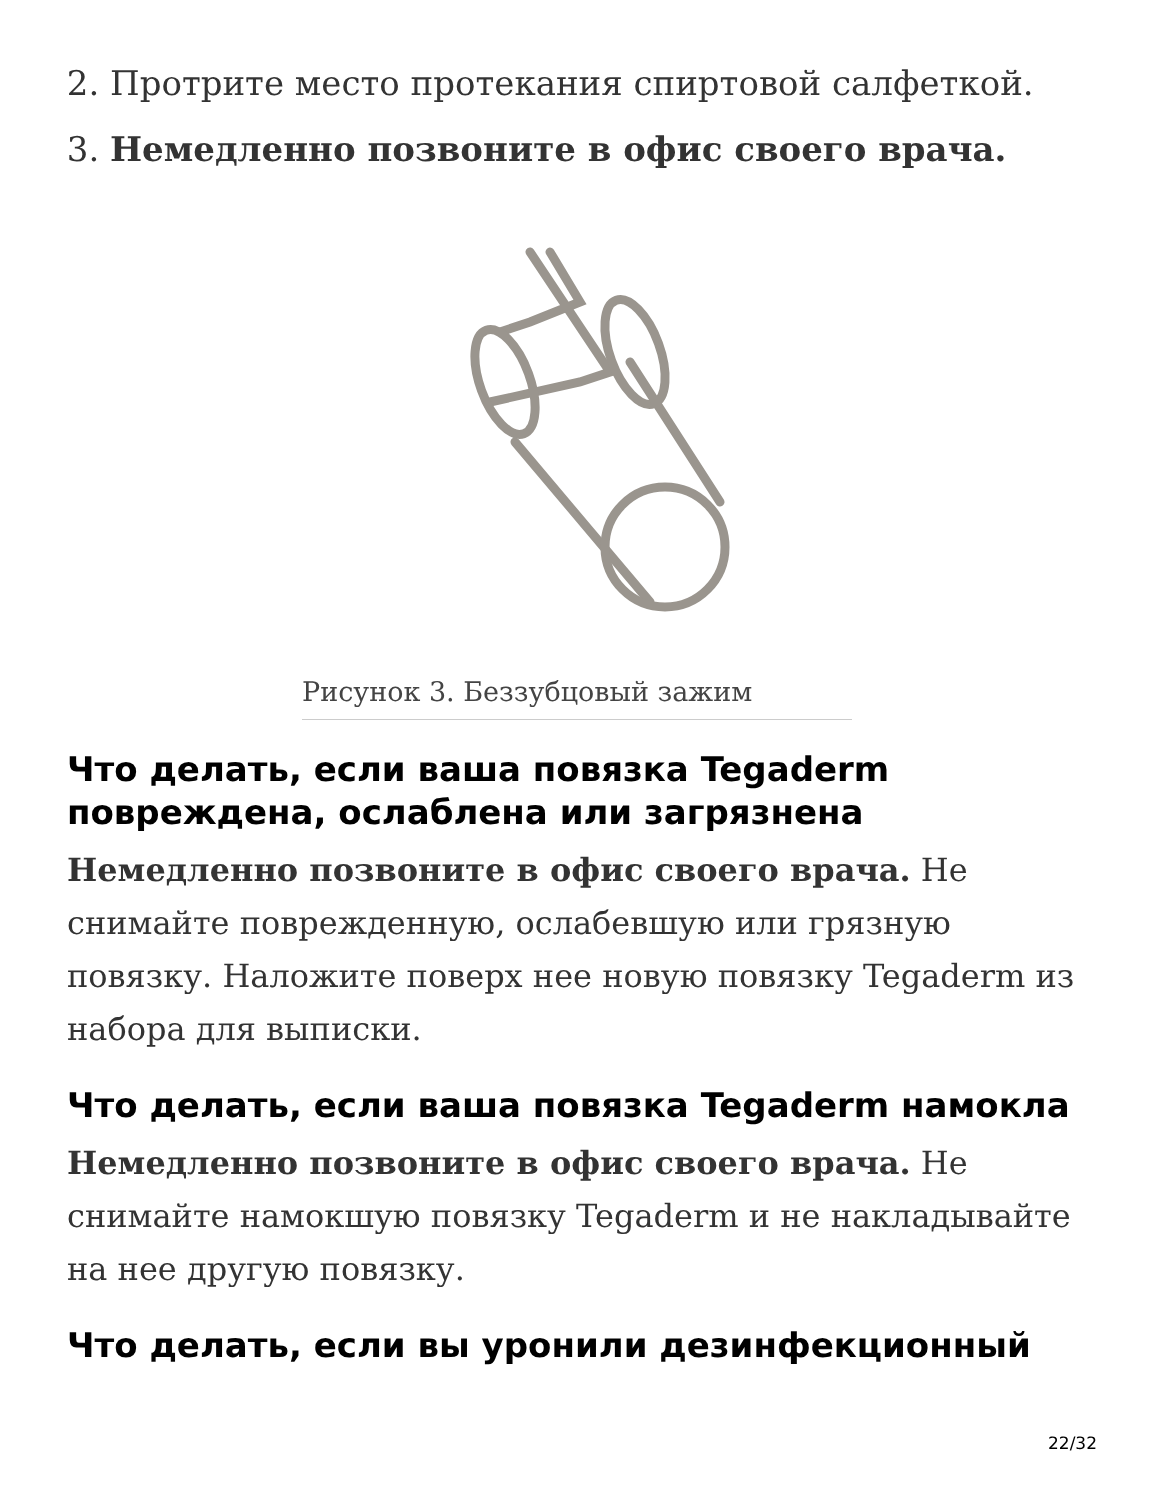2. Протрите место протекания спиртовой салфеткой.
3. Немедленно позвоните в офис своего врача.
Рисунок 3. Беззубцовый зажим
Что делать, если ваша повязка Tegaderm повреждена, ослаблена или загрязнена
Немедленно позвоните в офис своего врача. Не снимайте поврежденную, ослабевшую или грязную повязку. Наложите поверх нее новую повязку Tegaderm из набора для выписки.
Что делать, если ваша повязка Tegaderm намокла
Немедленно позвоните в офис своего врача. Не снимайте намокшую повязку Tegaderm и не накладывайте на нее другую повязку.
Что делать, если вы уронили дезинфекционный
22/32